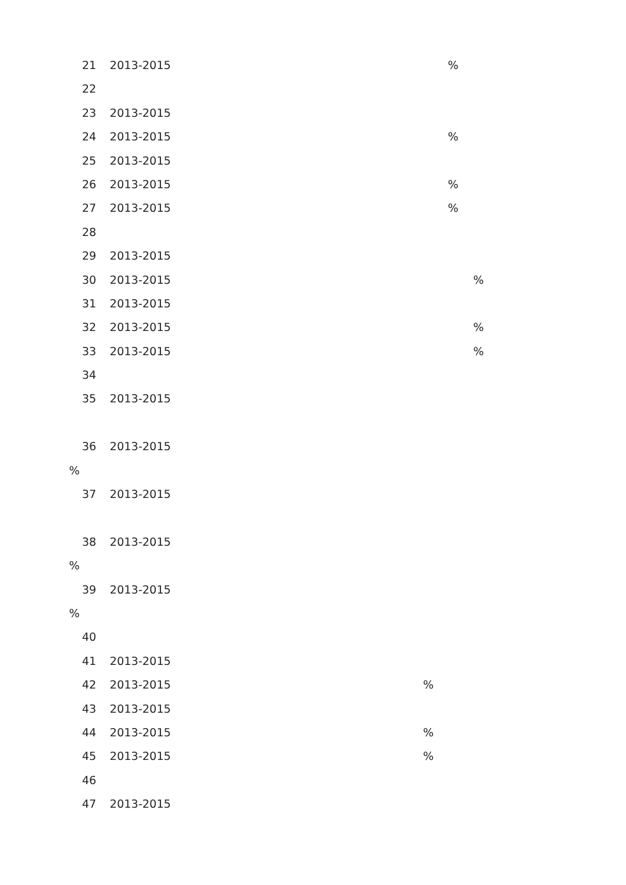21 2013-2015 %
22
23 2013-2015
24 2013-2015 %
25 2013-2015
26 2013-2015 %
27 2013-2015 %
28
29 2013-2015
30 2013-2015 %
31 2013-2015
32 2013-2015 %
33 2013-2015 %
34
35 2013-2015
36 2013-2015
%
37 2013-2015
38 2013-2015
%
39 2013-2015
%
40
41 2013-2015
42 2013-2015 %
43 2013-2015
44 2013-2015 %
45 2013-2015 %
46
47 2013-2015